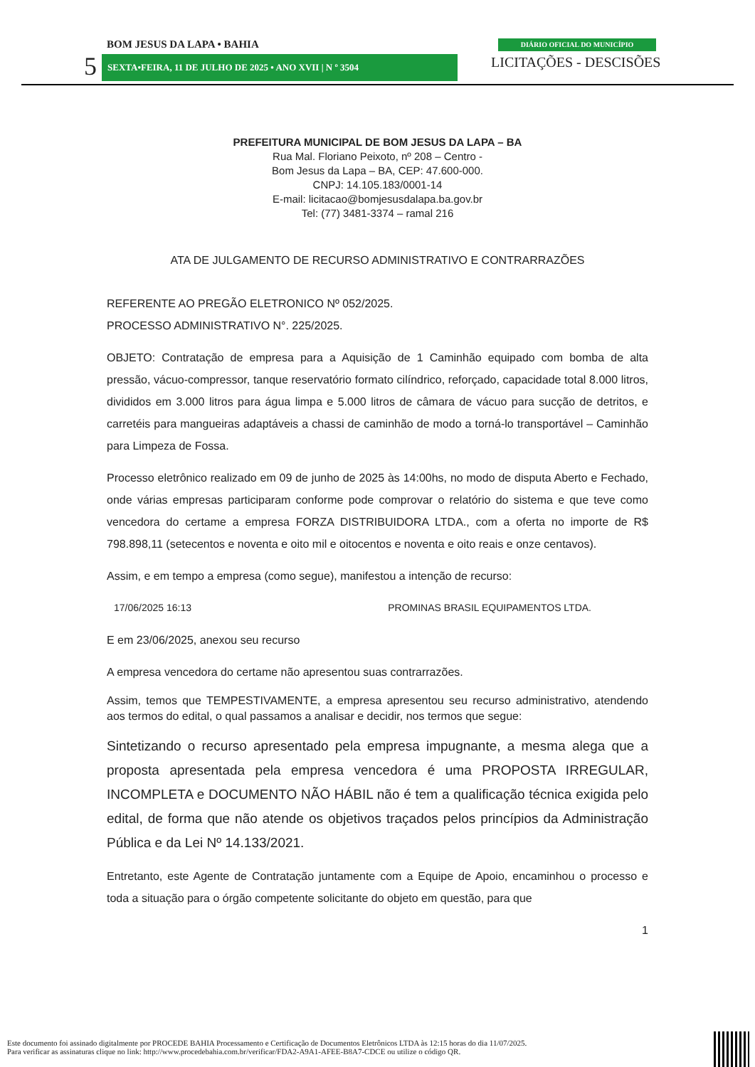BOM JESUS DA LAPA • BAHIA
5 SEXTA•FEIRA, 11 DE JULHO DE 2025 • ANO XVII | N º 3504
DIÁRIO OFICIAL DO MUNICÍPIO
LICITAÇÕES - DESCISÕES
PREFEITURA MUNICIPAL DE BOM JESUS DA LAPA – BA
Rua Mal. Floriano Peixoto, nº 208 – Centro -
Bom Jesus da Lapa – BA, CEP: 47.600-000.
CNPJ: 14.105.183/0001-14
E-mail: licitacao@bomjesusdalapa.ba.gov.br
Tel: (77) 3481-3374 – ramal 216
ATA DE JULGAMENTO DE RECURSO ADMINISTRATIVO E CONTRARRAZÕES
REFERENTE AO PREGÃO ELETRONICO Nº 052/2025.
PROCESSO ADMINISTRATIVO N°. 225/2025.
OBJETO: Contratação de empresa para a Aquisição de 1 Caminhão equipado com bomba de alta pressão, vácuo-compressor, tanque reservatório formato cilíndrico, reforçado, capacidade total 8.000 litros, divididos em 3.000 litros para água limpa e 5.000 litros de câmara de vácuo para sucção de detritos, e carretéis para mangueiras adaptáveis a chassi de caminhão de modo a torná-lo transportável – Caminhão para Limpeza de Fossa.
Processo eletrônico realizado em 09 de junho de 2025 às 14:00hs, no modo de disputa Aberto e Fechado, onde várias empresas participaram conforme pode comprovar o relatório do sistema e que teve como vencedora do certame a empresa FORZA DISTRIBUIDORA LTDA., com a oferta no importe de R$ 798.898,11 (setecentos e noventa e oito mil e oitocentos e noventa e oito reais e onze centavos).
Assim, e em tempo a empresa (como segue), manifestou a intenção de recurso:
17/06/2025 16:13 PROMINAS BRASIL EQUIPAMENTOS LTDA.
E em 23/06/2025, anexou seu recurso
A empresa vencedora do certame não apresentou suas contrarrazões.
Assim, temos que TEMPESTIVAMENTE, a empresa apresentou seu recurso administrativo, atendendo aos termos do edital, o qual passamos a analisar e decidir, nos termos que segue:
Sintetizando o recurso apresentado pela empresa impugnante, a mesma alega que a proposta apresentada pela empresa vencedora é uma PROPOSTA IRREGULAR, INCOMPLETA e DOCUMENTO NÃO HÁBIL não é tem a qualificação técnica exigida pelo edital, de forma que não atende os objetivos traçados pelos princípios da Administração Pública e da Lei Nº 14.133/2021.
Entretanto, este Agente de Contratação juntamente com a Equipe de Apoio, encaminhou o processo e toda a situação para o órgão competente solicitante do objeto em questão, para que
1
Este documento foi assinado digitalmente por PROCEDE BAHIA Processamento e Certificação de Documentos Eletrônicos LTDA às 12:15 horas do dia 11/07/2025.
Para verificar as assinaturas clique no link: http://www.procedebahia.com.br/verificar/FDA2-A9A1-AFEE-B8A7-CDCE ou utilize o código QR.